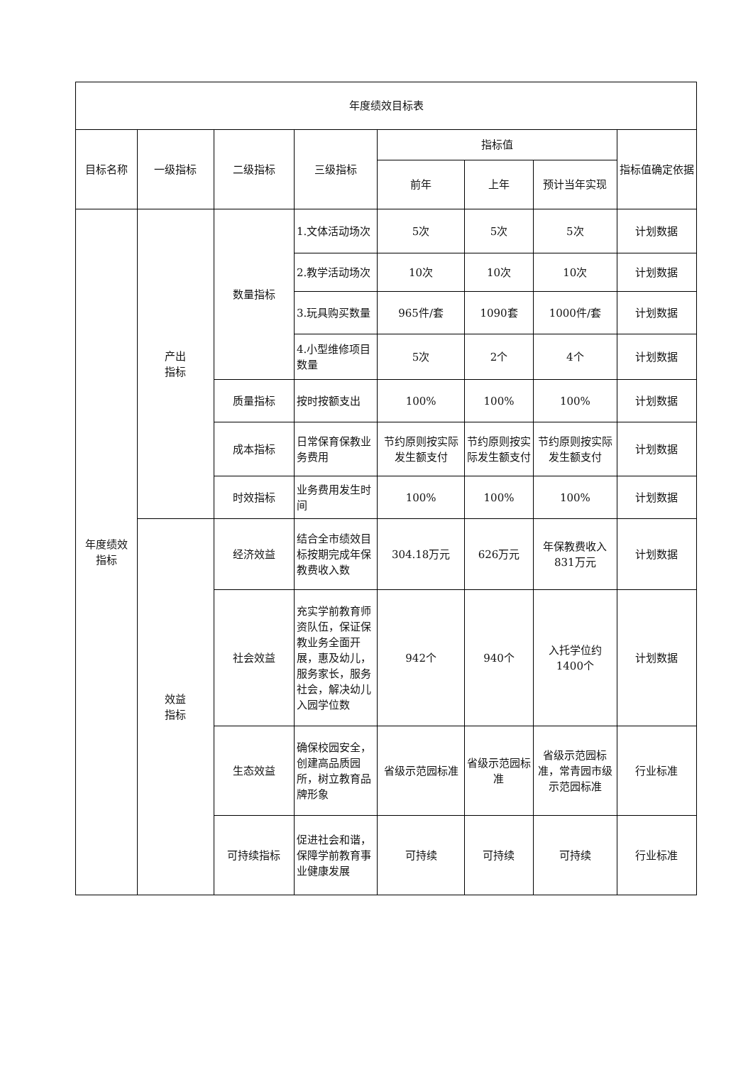| 年度绩效目标表 | | | | | | | |
| --- | --- | --- | --- | --- | --- | --- | --- |
| 目标名称 | 一级指标 | 二级指标 | 三级指标 | 指标值 | | | 指标值确定依据 |
| | | | | 前年 | 上年 | 预计当年实现 | |
| 年度绩效 指标 | 产出 指标 | 数量指标 | 1.文体活动场次 | 5次 | 5次 | 5次 | 计划数据 |
| | | | 2.教学活动场次 | 10次 | 10次 | 10次 | 计划数据 |
| | | | 3.玩具购买数量 | 965件/套 | 1090套 | 1000件/套 | 计划数据 |
| | | | 4.小型维修项目数量 | 5次 | 2个 | 4个 | 计划数据 |
| | | 质量指标 | 按时按额支出 | 100% | 100% | 100% | 计划数据 |
| | | 成本指标 | 日常保育保教业务费用 | 节约原则按实际发生额支付 | 节约原则按实际发生额支付 | 节约原则按实际发生额支付 | 计划数据 |
| | | 时效指标 | 业务费用发生时间 | 100% | 100% | 100% | 计划数据 |
| | 效益 指标 | 经济效益 | 结合全市绩效目标按期完成年保教费收入数 | 304.18万元 | 626万元 | 年保教费收入831万元 | 计划数据 |
| | | 社会效益 | 充实学前教育师资队伍，保证保教业务全面开展，惠及幼儿，服务家长，服务社会，解决幼儿入园学位数 | 942个 | 940个 | 入托学位约1400个 | 计划数据 |
| | | 生态效益 | 确保校园安全，创建高品质园所，树立教育品牌形象 | 省级示范园标准 | 省级示范园标准 | 省级示范园标准，常青园市级示范园标准 | 行业标准 |
| | | 可持续指标 | 促进社会和谐，保障学前教育事业健康发展 | 可持续 | 可持续 | 可持续 | 行业标准 |